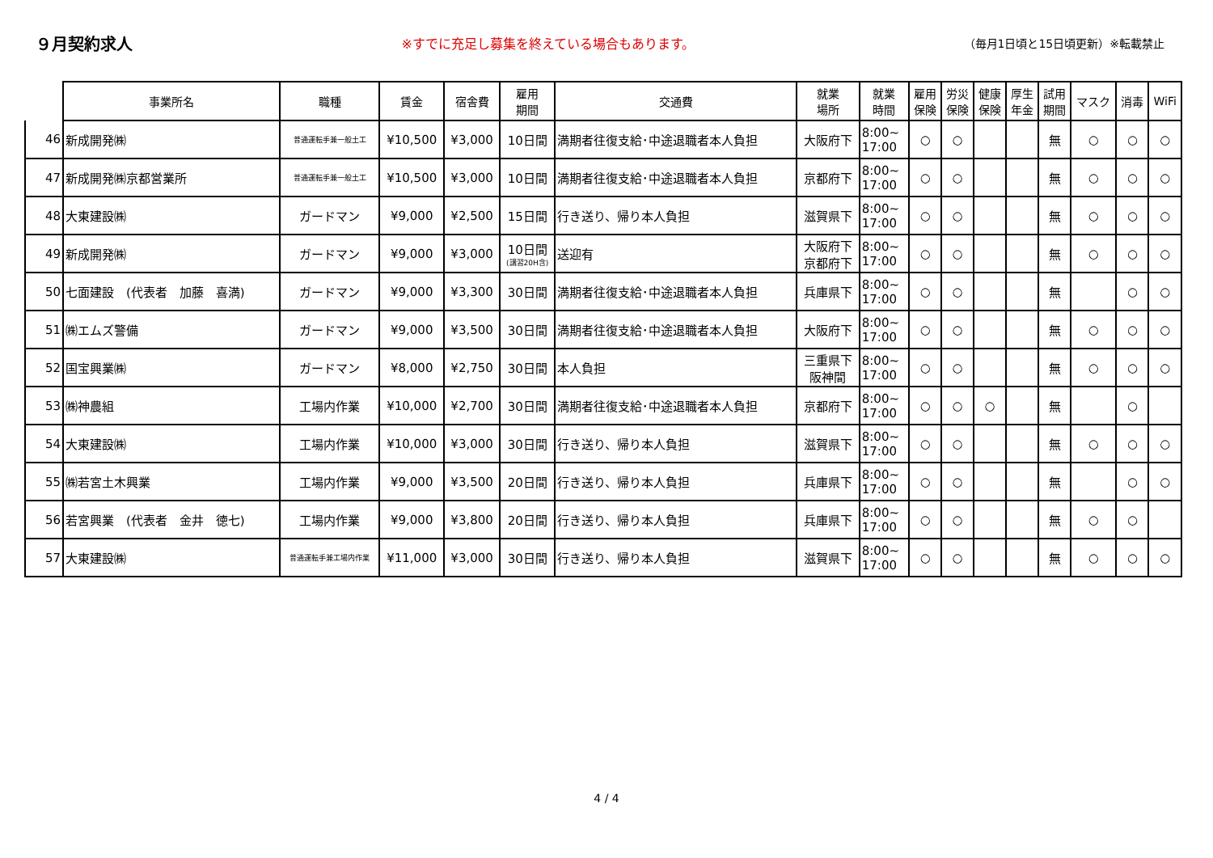９月契約求人 ※すでに充足し募集を終えている場合もあります。 （毎月1日頃と15日頃更新）※転載禁止
| | 事業所名 | 職種 | 賃金 | 宿舎費 | 雇用 期間 | 交通費 | 就業 場所 | 就業 時間 | 雇用 保険 | 労災 保険 | 健康 保険 | 厚生 年金 | 試用 期間 | マスク | 消毒 | WiFi |
| --- | --- | --- | --- | --- | --- | --- | --- | --- | --- | --- | --- | --- | --- | --- | --- | --- |
| 46 | 新成開発㈱ | 普通運転手兼一般土工 | ¥10,500 | ¥3,000 | 10日間 | 満期者往復支給･中途退職者本人負担 | 大阪府下 | 8:00~ 17:00 | ○ | ○ | | | 無 | ○ | ○ | ○ |
| 47 | 新成開発㈱京都営業所 | 普通運転手兼一般土工 | ¥10,500 | ¥3,000 | 10日間 | 満期者往復支給･中途退職者本人負担 | 京都府下 | 8:00~ 17:00 | ○ | ○ | | | 無 | ○ | ○ | ○ |
| 48 | 大東建設㈱ | ガードマン | ¥9,000 | ¥2,500 | 15日間 | 行き送り、帰り本人負担 | 滋賀県下 | 8:00~ 17:00 | ○ | ○ | | | 無 | ○ | ○ | ○ |
| 49 | 新成開発㈱ | ガードマン | ¥9,000 | ¥3,000 | 10日間 (講習20H含) | 送迎有 | 大阪府下 京都府下 | 8:00~ 17:00 | ○ | ○ | | | 無 | ○ | ○ | ○ |
| 50 | 七面建設 (代表者 加藤 喜満) | ガードマン | ¥9,000 | ¥3,300 | 30日間 | 満期者往復支給･中途退職者本人負担 | 兵庫県下 | 8:00~ 17:00 | ○ | ○ | | | 無 | | ○ | ○ |
| 51 | ㈱エムズ警備 | ガードマン | ¥9,000 | ¥3,500 | 30日間 | 満期者往復支給･中途退職者本人負担 | 大阪府下 | 8:00~ 17:00 | ○ | ○ | | | 無 | ○ | ○ | ○ |
| 52 | 国宝興業㈱ | ガードマン | ¥8,000 | ¥2,750 | 30日間 | 本人負担 | 三重県下 阪神間 | 8:00~ 17:00 | ○ | ○ | | | 無 | ○ | ○ | ○ |
| 53 | ㈱神農組 | 工場内作業 | ¥10,000 | ¥2,700 | 30日間 | 満期者往復支給･中途退職者本人負担 | 京都府下 | 8:00~ 17:00 | ○ | ○ | ○ | | 無 | | ○ | |
| 54 | 大東建設㈱ | 工場内作業 | ¥10,000 | ¥3,000 | 30日間 | 行き送り、帰り本人負担 | 滋賀県下 | 8:00~ 17:00 | ○ | ○ | | | 無 | ○ | ○ | ○ |
| 55 | ㈱若宮土木興業 | 工場内作業 | ¥9,000 | ¥3,500 | 20日間 | 行き送り、帰り本人負担 | 兵庫県下 | 8:00~ 17:00 | ○ | ○ | | | 無 | | ○ | ○ |
| 56 | 若宮興業 (代表者 金井 徳七) | 工場内作業 | ¥9,000 | ¥3,800 | 20日間 | 行き送り、帰り本人負担 | 兵庫県下 | 8:00~ 17:00 | ○ | ○ | | | 無 | ○ | ○ | |
| 57 | 大東建設㈱ | 普通運転手兼工場内作業 | ¥11,000 | ¥3,000 | 30日間 | 行き送り、帰り本人負担 | 滋賀県下 | 8:00~ 17:00 | ○ | ○ | | | 無 | ○ | ○ | ○ |
4 / 4